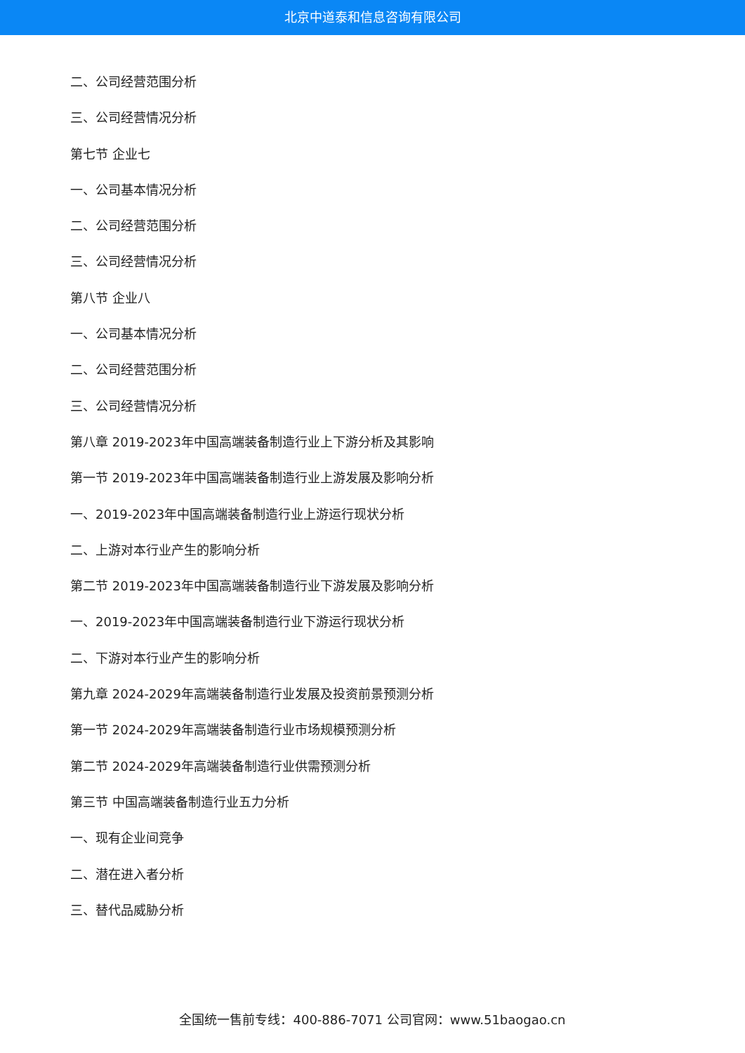北京中道泰和信息咨询有限公司
二、公司经营范围分析
三、公司经营情况分析
第七节 企业七
一、公司基本情况分析
二、公司经营范围分析
三、公司经营情况分析
第八节 企业八
一、公司基本情况分析
二、公司经营范围分析
三、公司经营情况分析
第八章 2019-2023年中国高端装备制造行业上下游分析及其影响
第一节 2019-2023年中国高端装备制造行业上游发展及影响分析
一、2019-2023年中国高端装备制造行业上游运行现状分析
二、上游对本行业产生的影响分析
第二节 2019-2023年中国高端装备制造行业下游发展及影响分析
一、2019-2023年中国高端装备制造行业下游运行现状分析
二、下游对本行业产生的影响分析
第九章 2024-2029年高端装备制造行业发展及投资前景预测分析
第一节 2024-2029年高端装备制造行业市场规模预测分析
第二节 2024-2029年高端装备制造行业供需预测分析
第三节 中国高端装备制造行业五力分析
一、现有企业间竞争
二、潜在进入者分析
三、替代品威胁分析
全国统一售前专线：400-886-7071 公司官网：www.51baogao.cn